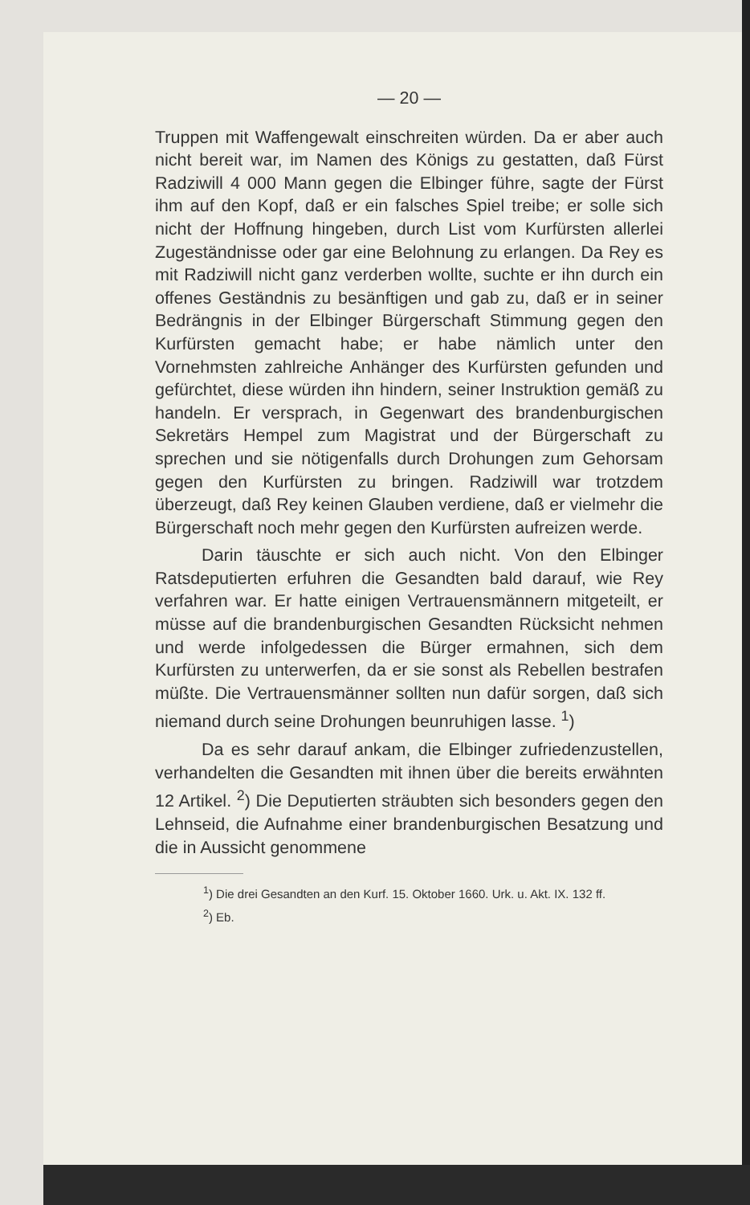— 20 —
Truppen mit Waffengewalt einschreiten würden. Da er aber auch nicht bereit war, im Namen des Königs zu gestatten, daß Fürst Radziwill 4 000 Mann gegen die Elbinger führe, sagte der Fürst ihm auf den Kopf, daß er ein falsches Spiel treibe; er solle sich nicht der Hoffnung hingeben, durch List vom Kurfürsten allerlei Zugeständnisse oder gar eine Belohnung zu erlangen. Da Rey es mit Radziwill nicht ganz verderben wollte, suchte er ihn durch ein offenes Geständnis zu besänftigen und gab zu, daß er in seiner Bedrängnis in der Elbinger Bürgerschaft Stimmung gegen den Kurfürsten gemacht habe; er habe nämlich unter den Vornehmsten zahlreiche Anhänger des Kurfürsten gefunden und gefürchtet, diese würden ihn hindern, seiner Instruktion gemäß zu handeln. Er versprach, in Gegenwart des brandenburgischen Sekretärs Hempel zum Magistrat und der Bürgerschaft zu sprechen und sie nötigenfalls durch Drohungen zum Gehorsam gegen den Kurfürsten zu bringen. Radziwill war trotzdem überzeugt, daß Rey keinen Glauben verdiene, daß er vielmehr die Bürgerschaft noch mehr gegen den Kurfürsten aufreizen werde.
Darin täuschte er sich auch nicht. Von den Elbinger Ratsdeputierten erfuhren die Gesandten bald darauf, wie Rey verfahren war. Er hatte einigen Vertrauensmännern mitgeteilt, er müsse auf die brandenburgischen Gesandten Rücksicht nehmen und werde infolgedessen die Bürger ermahnen, sich dem Kurfürsten zu unterwerfen, da er sie sonst als Rebellen bestrafen müßte. Die Vertrauensmänner sollten nun dafür sorgen, daß sich niemand durch seine Drohungen beunruhigen lasse. <sup>1</sup>)
Da es sehr darauf ankam, die Elbinger zufriedenzustellen, verhandelten die Gesandten mit ihnen über die bereits erwähnten 12 Artikel. <sup>2</sup>) Die Deputierten sträubten sich besonders gegen den Lehnseid, die Aufnahme einer brandenburgischen Besatzung und die in Aussicht genommene
<sup>1</sup>) Die drei Gesandten an den Kurf. 15. Oktober 1660. Urk. u. Akt. IX. 132 ff.
<sup>2</sup>) Eb.